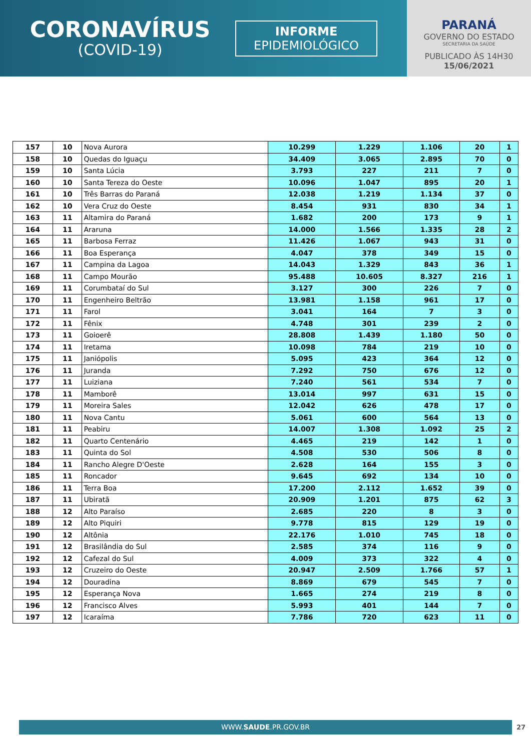CORONAVÍRUS
(COVID-19)
INFORME
EPIDEMIOLÓGICO
PARANÁ
GOVERNO DO ESTADO
SECRETARIA DA SAÚDE
PUBLICADO ÀS 14H30
15/06/2021
| 157 | 10 | Nova Aurora | 10.299 | 1.229 | 1.106 | 20 | 1 |
| 158 | 10 | Quedas do Iguaçu | 34.409 | 3.065 | 2.895 | 70 | 0 |
| 159 | 10 | Santa Lúcia | 3.793 | 227 | 211 | 7 | 0 |
| 160 | 10 | Santa Tereza do Oeste | 10.096 | 1.047 | 895 | 20 | 1 |
| 161 | 10 | Três Barras do Paraná | 12.038 | 1.219 | 1.134 | 37 | 0 |
| 162 | 10 | Vera Cruz do Oeste | 8.454 | 931 | 830 | 34 | 1 |
| 163 | 11 | Altamira do Paraná | 1.682 | 200 | 173 | 9 | 1 |
| 164 | 11 | Araruna | 14.000 | 1.566 | 1.335 | 28 | 2 |
| 165 | 11 | Barbosa Ferraz | 11.426 | 1.067 | 943 | 31 | 0 |
| 166 | 11 | Boa Esperança | 4.047 | 378 | 349 | 15 | 0 |
| 167 | 11 | Campina da Lagoa | 14.043 | 1.329 | 843 | 36 | 1 |
| 168 | 11 | Campo Mourão | 95.488 | 10.605 | 8.327 | 216 | 1 |
| 169 | 11 | Corumbataí do Sul | 3.127 | 300 | 226 | 7 | 0 |
| 170 | 11 | Engenheiro Beltrão | 13.981 | 1.158 | 961 | 17 | 0 |
| 171 | 11 | Farol | 3.041 | 164 | 7 | 3 | 0 |
| 172 | 11 | Fênix | 4.748 | 301 | 239 | 2 | 0 |
| 173 | 11 | Goioerê | 28.808 | 1.439 | 1.180 | 50 | 0 |
| 174 | 11 | Iretama | 10.098 | 784 | 219 | 10 | 0 |
| 175 | 11 | Janiópolis | 5.095 | 423 | 364 | 12 | 0 |
| 176 | 11 | Juranda | 7.292 | 750 | 676 | 12 | 0 |
| 177 | 11 | Luiziana | 7.240 | 561 | 534 | 7 | 0 |
| 178 | 11 | Mamborê | 13.014 | 997 | 631 | 15 | 0 |
| 179 | 11 | Moreira Sales | 12.042 | 626 | 478 | 17 | 0 |
| 180 | 11 | Nova Cantu | 5.061 | 600 | 564 | 13 | 0 |
| 181 | 11 | Peabiru | 14.007 | 1.308 | 1.092 | 25 | 2 |
| 182 | 11 | Quarto Centenário | 4.465 | 219 | 142 | 1 | 0 |
| 183 | 11 | Quinta do Sol | 4.508 | 530 | 506 | 8 | 0 |
| 184 | 11 | Rancho Alegre D'Oeste | 2.628 | 164 | 155 | 3 | 0 |
| 185 | 11 | Roncador | 9.645 | 692 | 134 | 10 | 0 |
| 186 | 11 | Terra Boa | 17.200 | 2.112 | 1.652 | 39 | 0 |
| 187 | 11 | Ubiratã | 20.909 | 1.201 | 875 | 62 | 3 |
| 188 | 12 | Alto Paraíso | 2.685 | 220 | 8 | 3 | 0 |
| 189 | 12 | Alto Piquiri | 9.778 | 815 | 129 | 19 | 0 |
| 190 | 12 | Altônia | 22.176 | 1.010 | 745 | 18 | 0 |
| 191 | 12 | Brasilândia do Sul | 2.585 | 374 | 116 | 9 | 0 |
| 192 | 12 | Cafezal do Sul | 4.009 | 373 | 322 | 4 | 0 |
| 193 | 12 | Cruzeiro do Oeste | 20.947 | 2.509 | 1.766 | 57 | 1 |
| 194 | 12 | Douradina | 8.869 | 679 | 545 | 7 | 0 |
| 195 | 12 | Esperança Nova | 1.665 | 274 | 219 | 8 | 0 |
| 196 | 12 | Francisco Alves | 5.993 | 401 | 144 | 7 | 0 |
| 197 | 12 | Icaraíma | 7.786 | 720 | 623 | 11 | 0 |
WWW.SAUDE.PR.GOV.BR 27